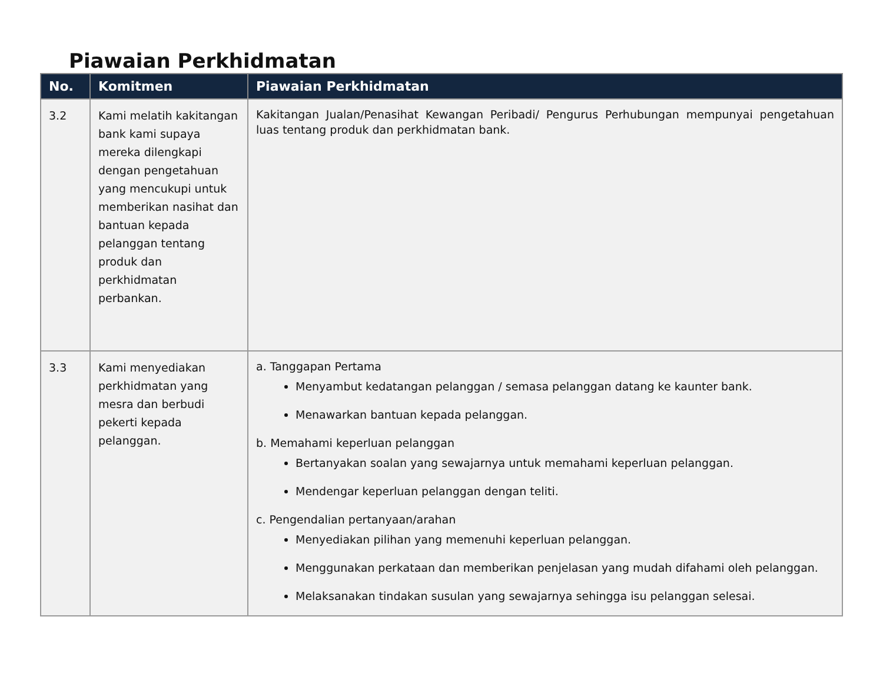Piawaian Perkhidmatan
| No. | Komitmen | Piawaian Perkhidmatan |
| --- | --- | --- |
| 3.2 | Kami melatih kakitangan bank kami supaya mereka dilengkapi dengan pengetahuan yang mencukupi untuk memberikan nasihat dan bantuan kepada pelanggan tentang produk dan perkhidmatan perbankan. | Kakitangan Jualan/Penasihat Kewangan Peribadi/ Pengurus Perhubungan mempunyai pengetahuan luas tentang produk dan perkhidmatan bank. |
| 3.3 | Kami menyediakan perkhidmatan yang mesra dan berbudi pekerti kepada pelanggan. | a. Tanggapan Pertama Menyambut kedatangan pelanggan / semasa pelanggan datang ke kaunter bank. Menawarkan bantuan kepada pelanggan. b. Memahami keperluan pelanggan Bertanyakan soalan yang sewajarnya untuk memahami keperluan pelanggan. Mendengar keperluan pelanggan dengan teliti. c. Pengendalian pertanyaan/arahan Menyediakan pilihan yang memenuhi keperluan pelanggan. Menggunakan perkataan dan memberikan penjelasan yang mudah difahami oleh pelanggan. Melaksanakan tindakan susulan yang sewajarnya sehingga isu pelanggan selesai. |